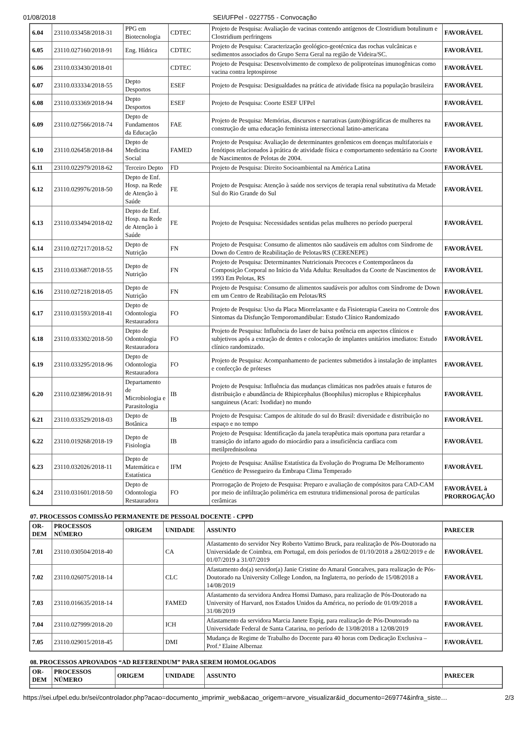01/08/2018 SEI/UFPel - 0227755 - Convocação
| 6.04 | 23110.033458/2018-31 | PPG em Biotecnologia | CDTEC | Projeto de Pesquisa: Avaliação de vacinas contendo antígenos de Clostridium botulinum e Clostridium perfringens | FAVORÁVEL |
| 6.05 | 23110.027160/2018-91 | Eng. Hídrica | CDTEC | Projeto de Pesquisa: Caracterização geológico-geotécnica das rochas vulcânicas e sedimentos associados do Grupo Serra Geral na região de Videira/SC. | FAVORÁVEL |
| 6.06 | 23110.033430/2018-01 | | CDTEC | Projeto de Pesquisa: Desenvolvimento de complexo de poliproteínas imunogênicas como vacina contra leptospirose | FAVORÁVEL |
| 6.07 | 23110.033334/2018-55 | Depto Desportos | ESEF | Projeto de Pesquisa: Desigualdades na prática de atividade física na população brasileira | FAVORÁVEL |
| 6.08 | 23110.033369/2018-94 | Depto Desportos | ESEF | Projeto de Pesquisa: Coorte ESEF UFPel | FAVORÁVEL |
| 6.09 | 23110.027566/2018-74 | Depto de Fundamentos da Educação | FAE | Projeto de Pesquisa: Memórias, discursos e narrativas (auto)biográficas de mulheres na construção de uma educação feminista interseccional latino-americana | FAVORÁVEL |
| 6.10 | 23110.026458/2018-84 | Depto de Medicina Social | FAMED | Projeto de Pesquisa: Avaliação de determinantes genômicos em doenças multifatoriais e fenótipos relacionados à prática de atividade física e comportamento sedentário na Coorte de Nascimentos de Pelotas de 2004. | FAVORÁVEL |
| 6.11 | 23110.022979/2018-62 | Terceiro Depto | FD | Projeto de Pesquisa: Direito Socioambiental na América Latina | FAVORÁVEL |
| 6.12 | 23110.029976/2018-50 | Depto de Enf. Hosp. na Rede de Atenção à Saúde | FE | Projeto de Pesquisa: Atenção à saúde nos serviços de terapia renal substitutiva da Metade Sul do Rio Grande do Sul | FAVORÁVEL |
| 6.13 | 23110.033494/2018-02 | Depto de Enf. Hosp. na Rede de Atenção à Saúde | FE | Projeto de Pesquisa: Necessidades sentidas pelas mulheres no período puerperal | FAVORÁVEL |
| 6.14 | 23110.027217/2018-52 | Depto de Nutrição | FN | Projeto de Pesquisa: Consumo de alimentos não saudáveis em adultos com Síndrome de Down do Centro de Reabilitação de Pelotas/RS (CERENEPE) | FAVORÁVEL |
| 6.15 | 23110.033687/2018-55 | Depto de Nutrição | FN | Projeto de Pesquisa: Determinantes Nutricionais Precoces e Contemporâneos da Composição Corporal no Início da Vida Adulta: Resultados da Coorte de Nascimentos de 1993 Em Pelotas, RS | FAVORÁVEL |
| 6.16 | 23110.027218/2018-05 | Depto de Nutrição | FN | Projeto de Pesquisa: Consumo de alimentos saudáveis por adultos com Síndrome de Down em um Centro de Reabilitação em Pelotas/RS | FAVORÁVEL |
| 6.17 | 23110.031593/2018-41 | Depto de Odontologia Restauradora | FO | Projeto de Pesquisa: Uso da Placa Miorrelaxante e da Fisioterapia Caseira no Controle dos Sintomas da Disfunção Temporomandibular: Estudo Clínico Randomizado | FAVORÁVEL |
| 6.18 | 23110.033302/2018-50 | Depto de Odontologia Restauradora | FO | Projeto de Pesquisa: Influência do laser de baixa potência em aspectos clínicos e subjetivos após a extração de dentes e colocação de implantes unitários imediatos: Estudo clínico randomizado. | FAVORÁVEL |
| 6.19 | 23110.033295/2018-96 | Depto de Odontologia Restauradora | FO | Projeto de Pesquisa: Acompanhamento de pacientes submetidos à instalação de implantes e confecção de próteses | FAVORÁVEL |
| 6.20 | 23110.023896/2018-91 | Departamento de Microbiologia e Parasitologia | IB | Projeto de Pesquisa: Influência das mudanças climáticas nos padrões atuais e futuros de distribuição e abundância de Rhipicephalus (Boophilus) microplus e Rhipicephalus sanguineus (Acari: Ixodidae) no mundo | FAVORÁVEL |
| 6.21 | 23110.033529/2018-03 | Depto de Botânica | IB | Projeto de Pesquisa: Campos de altitude do sul do Brasil: diversidade e distribuição no espaço e no tempo | FAVORÁVEL |
| 6.22 | 23110.019268/2018-19 | Depto de Fisiologia | IB | Projeto de Pesquisa: Identificação da janela terapêutica mais oportuna para retardar a transição do infarto agudo do miocárdio para a insuficiência cardíaca com metilprednisolona | FAVORÁVEL |
| 6.23 | 23110.032026/2018-11 | Depto de Matemática e Estatística | IFM | Projeto de Pesquisa: Análise Estatística da Evolução do Programa De Melhoramento Genético de Pessegueiro da Embrapa Clima Temperado | FAVORÁVEL |
| 6.24 | 23110.031601/2018-50 | Depto de Odontologia Restauradora | FO | Prorrogação de Projeto de Pesquisa: Preparo e avaliação de compósitos para CAD-CAM por meio de infiltração polimérica em estrutura tridimensional porosa de partículas cerâmicas | FAVORÁVEL à PRORROGAÇÃO |
07. PROCESSOS COMISSÃO PERMANENTE DE PESSOAL DOCENTE - CPPD
| OR-DEM | PROCESSOS NÚMERO | ORIGEM | UNIDADE | ASSUNTO | PARECER |
| --- | --- | --- | --- | --- | --- |
| 7.01 | 23110.030504/2018-40 | | CA | Afastamento do servidor Ney Roberto Vattimo Bruck, para realização de Pós-Doutorado na Universidade de Coimbra, em Portugal, em dois períodos de 01/10/2018 a 28/02/2019 e de 01/07/2019 a 31/07/2019 | FAVORÁVEL |
| 7.02 | 23110.026075/2018-14 | | CLC | Afastamento do(a) servidor(a) Janie Cristine do Amaral Goncalves, para realização de Pós-Doutorado na University College London, na Inglaterra, no período de 15/08/2018 a 14/08/2019 | FAVORÁVEL |
| 7.03 | 23110.016635/2018-14 | | FAMED | Afastamento da servidora Andrea Homsi Damaso, para realização de Pós-Doutorado na University of Harvard, nos Estados Unidos da América, no período de 01/09/2018 a 31/08/2019 | FAVORÁVEL |
| 7.04 | 23110.027999/2018-20 | | ICH | Afastamento da servidora Marcia Janete Espig, para realização de Pós-Doutorado na Universidade Federal de Santa Catarina, no período de 13/08/2018 a 12/08/2019 | FAVORÁVEL |
| 7.05 | 23110.029015/2018-45 | | DMI | Mudança de Regime de Trabalho do Docente para 40 horas com Dedicação Exclusiva – Prof.ª Elaine Albernaz | FAVORÁVEL |
08. PROCESSOS APROVADOS “AD REFERENDUM” PARA SEREM HOMOLOGADOS
| OR-DEM | PROCESSOS NÚMERO | ORIGEM | UNIDADE | ASSUNTO | PARECER |
| --- | --- | --- | --- | --- | --- |
https://sei.ufpel.edu.br/sei/controlador.php?acao=documento_imprimir_web&acao_origem=arvore_visualizar&id_documento=269774&infra_siste… 2/3